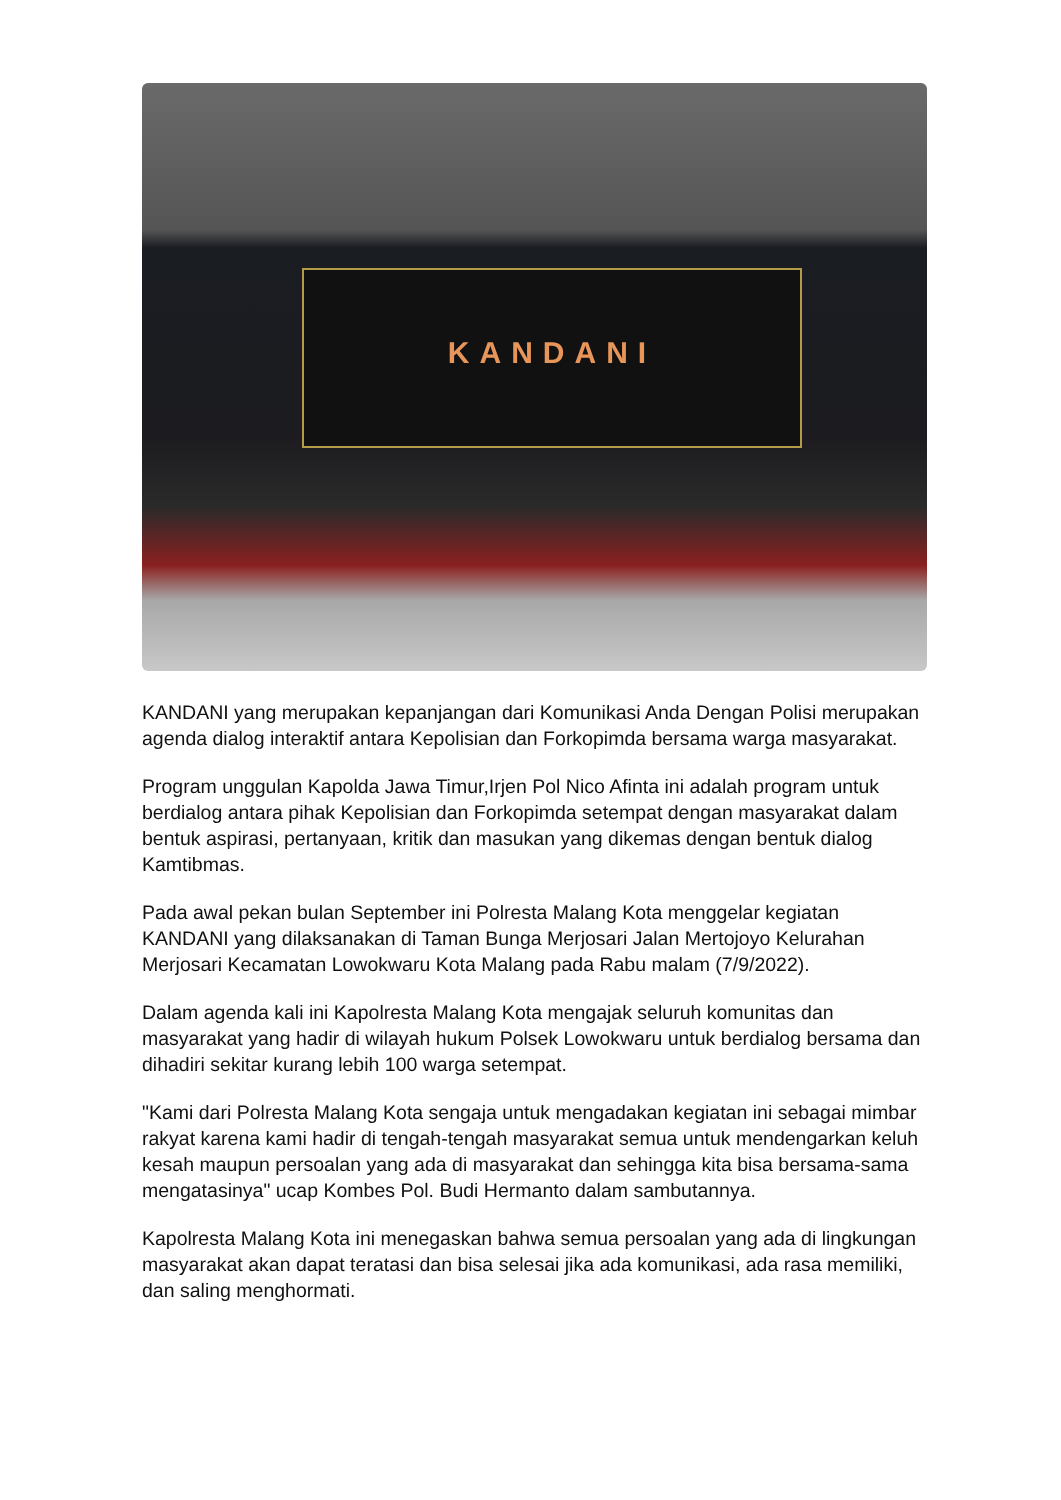KANDANI
KANDANI yang merupakan kepanjangan dari Komunikasi Anda Dengan Polisi merupakan agenda dialog interaktif antara Kepolisian dan Forkopimda bersama warga masyarakat.
Program unggulan Kapolda Jawa Timur,Irjen Pol Nico Afinta ini adalah program untuk berdialog antara pihak Kepolisian dan Forkopimda setempat dengan masyarakat dalam bentuk aspirasi, pertanyaan, kritik dan masukan yang dikemas dengan bentuk dialog Kamtibmas.
Pada awal pekan bulan September ini Polresta Malang Kota menggelar kegiatan KANDANI yang dilaksanakan di Taman Bunga Merjosari Jalan Mertojoyo Kelurahan Merjosari Kecamatan Lowokwaru Kota Malang pada Rabu malam (7/9/2022).
Dalam agenda kali ini Kapolresta Malang Kota mengajak seluruh komunitas dan masyarakat yang hadir di wilayah hukum Polsek Lowokwaru untuk berdialog bersama dan dihadiri sekitar kurang lebih 100 warga setempat.
"Kami dari Polresta Malang Kota sengaja untuk mengadakan kegiatan ini sebagai mimbar rakyat karena kami hadir di tengah-tengah masyarakat semua untuk mendengarkan keluh kesah maupun persoalan yang ada di masyarakat dan sehingga kita bisa bersama-sama mengatasinya" ucap Kombes Pol. Budi Hermanto dalam sambutannya.
Kapolresta Malang Kota ini menegaskan bahwa semua persoalan yang ada di lingkungan masyarakat akan dapat teratasi dan bisa selesai jika ada komunikasi, ada rasa memiliki, dan saling menghormati.